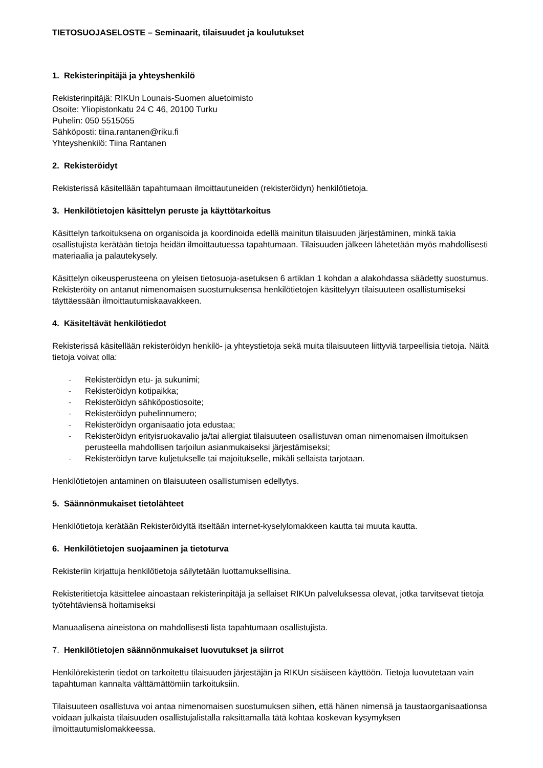TIETOSUOJASELOSTE – Seminaarit, tilaisuudet ja koulutukset
1. Rekisterinpitäjä ja yhteyshenkilö
Rekisterinpitäjä: RIKUn Lounais-Suomen aluetoimisto
Osoite: Yliopistonkatu 24 C 46, 20100 Turku
Puhelin: 050 5515055
Sähköposti: tiina.rantanen@riku.fi
Yhteyshenkilö: Tiina Rantanen
2. Rekisteröidyt
Rekisterissä käsitellään tapahtumaan ilmoittautuneiden (rekisteröidyn) henkilötietoja.
3. Henkilötietojen käsittelyn peruste ja käyttötarkoitus
Käsittelyn tarkoituksena on organisoida ja koordinoida edellä mainitun tilaisuuden järjestäminen, minkä takia osallistujista kerätään tietoja heidän ilmoittautuessa tapahtumaan. Tilaisuuden jälkeen lähetetään myös mahdollisesti materiaalia ja palautekysely.
Käsittelyn oikeusperusteena on yleisen tietosuoja-asetuksen 6 artiklan 1 kohdan a alakohdassa säädetty suostumus. Rekisteröity on antanut nimenomaisen suostumuksensa henkilötietojen käsittelyyn tilaisuuteen osallistumiseksi täyttäessään ilmoittautumiskaavakkeen.
4. Käsiteltävät henkilötiedot
Rekisterissä käsitellään rekisteröidyn henkilö- ja yhteystietoja sekä muita tilaisuuteen liittyviä tarpeellisia tietoja. Näitä tietoja voivat olla:
- Rekisteröidyn etu- ja sukunimi;
- Rekisteröidyn kotipaikka;
- Rekisteröidyn sähköpostiosoite;
- Rekisteröidyn puhelinnumero;
- Rekisteröidyn organisaatio jota edustaa;
- Rekisteröidyn erityisruokavalio ja/tai allergiat tilaisuuteen osallistuvan oman nimenomaisen ilmoituksen perusteella mahdollisen tarjoilun asianmukaiseksi järjestämiseksi;
- Rekisteröidyn tarve kuljetukselle tai majoitukselle, mikäli sellaista tarjotaan.
Henkilötietojen antaminen on tilaisuuteen osallistumisen edellytys.
5. Säännönmukaiset tietolähteet
Henkilötietoja kerätään Rekisteröidyltä itseltään internet-kyselylomakkeen kautta tai muuta kautta.
6. Henkilötietojen suojaaminen ja tietoturva
Rekisteriin kirjattuja henkilötietoja säilytetään luottamuksellisina.
Rekisteritietoja käsittelee ainoastaan rekisterinpitäjä ja sellaiset RIKUn palveluksessa olevat, jotka tarvitsevat tietoja työtehtäviensä hoitamiseksi
Manuaalisena aineistona on mahdollisesti lista tapahtumaan osallistujista.
7. Henkilötietojen säännönmukaiset luovutukset ja siirrot
Henkilörekisterin tiedot on tarkoitettu tilaisuuden järjestäjän ja RIKUn sisäiseen käyttöön. Tietoja luovutetaan vain tapahtuman kannalta välttämättömiin tarkoituksiin.
Tilaisuuteen osallistuva voi antaa nimenomaisen suostumuksen siihen, että hänen nimensä ja taustaorganisaationsa voidaan julkaista tilaisuuden osallistujalistalla raksittamalla tätä kohtaa koskevan kysymyksen ilmoittautumislomakkeessa.